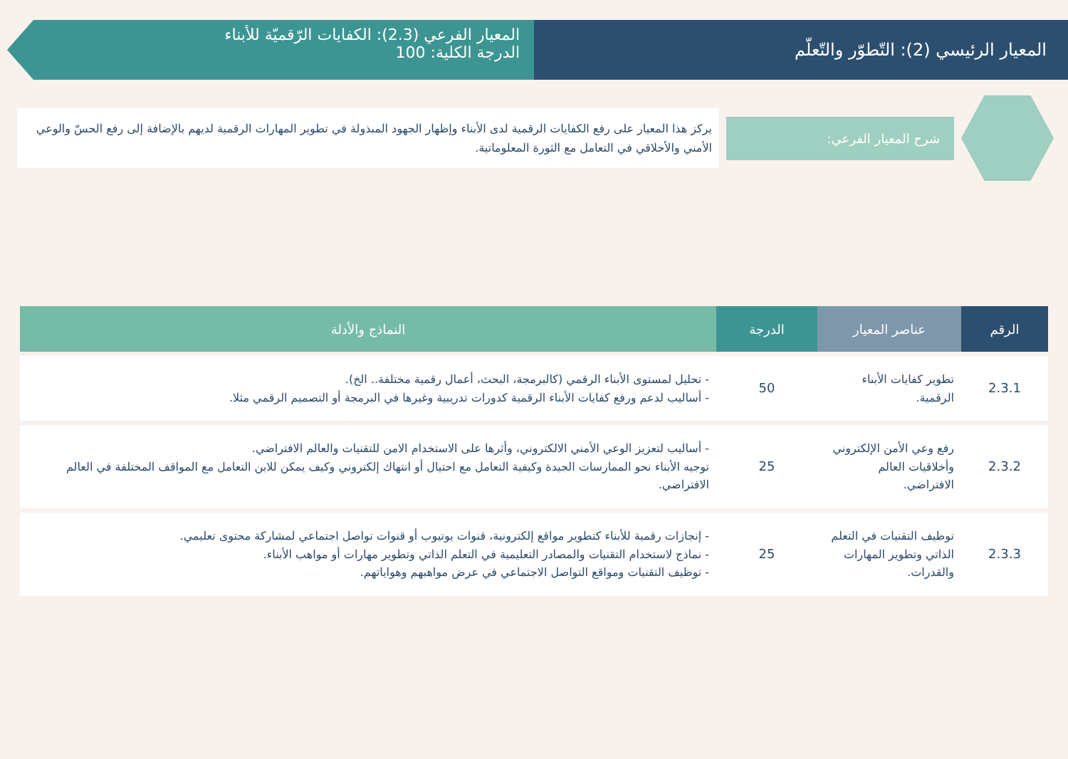المعيار الرئيسي (2): التّطوّر والتّعلّم
المعيار الفرعي (2.3): الكفايات الرّقميّة للأبناء
الدرجة الكلية: 100
شرح المعيار الفرعي:
يركز هذا المعيار على رفع الكفايات الرقمية لدى الأبناء وإظهار الجهود المبذولة في تطوير المهارات الرقمية لديهم بالإضافة إلى رفع الحسّ والوعي الأمني والأخلاقي في التعامل مع الثورة المعلوماتية.
| الرقم | عناصر المعيار | الدرجة | النماذج والأدلة |
| --- | --- | --- | --- |
| 2.3.1 | تطوير كفايات الأبناء الرقمية. | 50 | - تحليل لمستوى الأبناء الرقمي (كالبرمجة، البحث، أعمال رقمية مختلفة.. الخ). - أساليب لدعم ورفع كفايات الأبناء الرقمية كدورات تدريبية وغيرها في البرمجة أو التصميم الرقمي مثلا. |
| 2.3.2 | رفع وعي الأمن الإلكتروني وأخلاقيات العالم الافتراضي. | 25 | - أساليب لتعزيز الوعي الأمني الالكتروني، وأثرها على الاستخدام الامن للتقنيات والعالم الافتراضي. توجيه الأبناء نحو الممارسات الجيدة وكيفية التعامل مع احتيال أو انتهاك إلكتروني وكيف يمكن للابن التعامل مع المواقف المختلفة في العالم الافتراضي. |
| 2.3.3 | توظيف التقنيات في التعلم الذاتي وتطوير المهارات والقدرات. | 25 | - إنجازات رقمية للأبناء كتطوير مواقع إلكترونية، قنوات يوتيوب أو قنوات تواصل اجتماعي لمشاركة محتوى تعليمي. - نماذج لاستخدام التقنيات والمصادر التعليمية في التعلم الذاتي وتطوير مهارات أو مواهب الأبناء. - توظيف التقنيات ومواقع التواصل الاجتماعي في عرض مواهبهم وهواياتهم. |